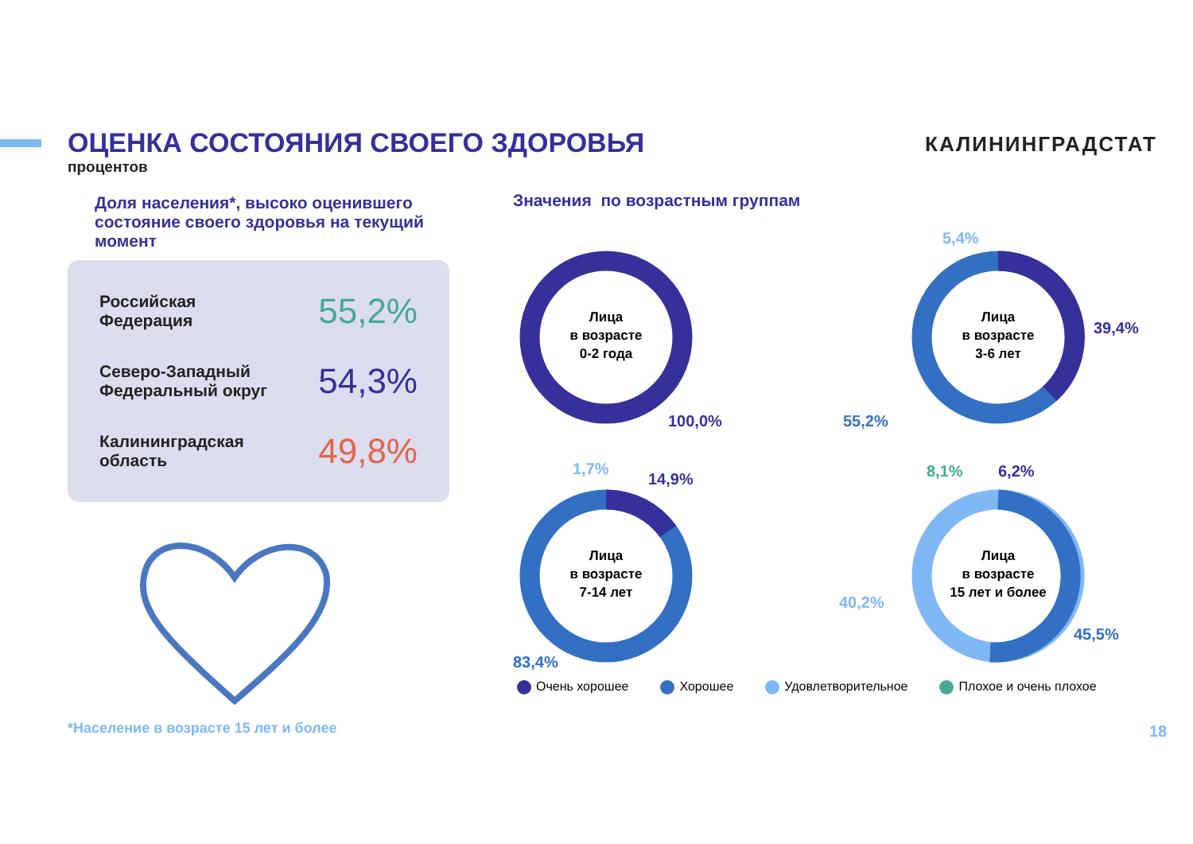ОЦЕНКА СОСТОЯНИЯ СВОЕГО ЗДОРОВЬЯ
процентов
КАЛИНИНГРАДСТАТ
Доля населения*, высоко оценившего состояние своего здоровья на текущий момент
Российская
Федерация
55,2%
Северо-Западный
Федеральный округ
54,3%
Калининградская
область
49,8%
Значения по возрастным группам
Лица
в возрасте
0-2 года
100,0%
Лица
в возрасте
3-6 лет
5,4%
39,4%
55,2%
Лица
в возрасте
7-14 лет
1,7%
14,9%
83,4%
Лица
в возрасте
15 лет и более
8,1%
6,2%
40,2%
45,5%
Очень хорошее Хорошее Удовлетворительное Плохое и очень плохое
*Население в возрасте 15 лет и более
18